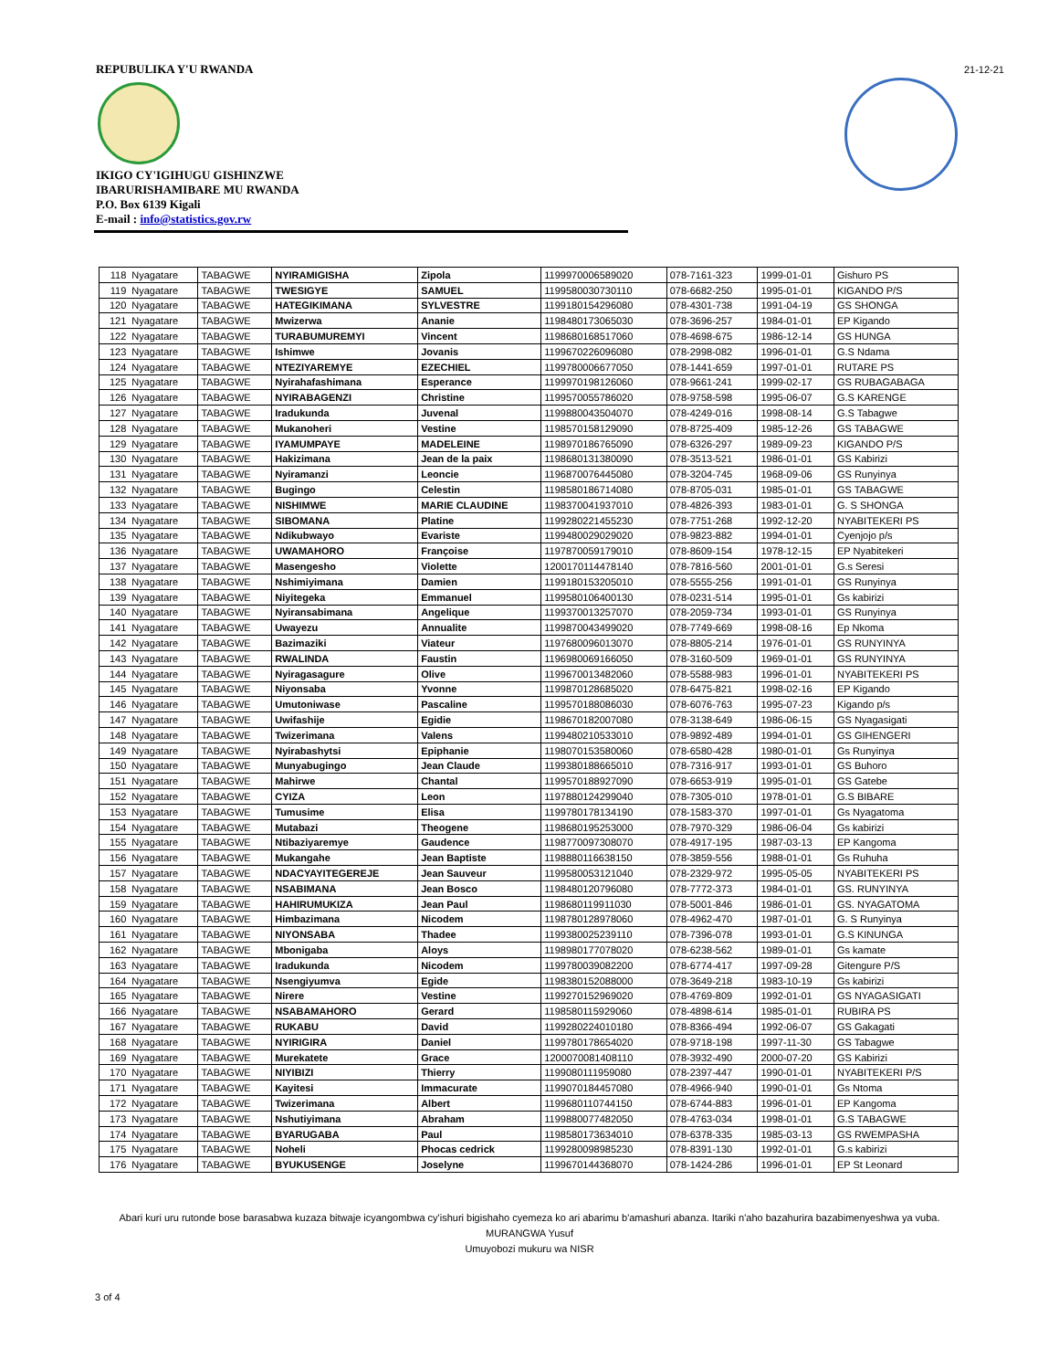REPUBULIKA Y'U RWANDA
IKIGO CY'IGIHUGU GISHINZWE
IBARURISHAMIBARE MU RWANDA
P.O. Box 6139 Kigali
E-mail : info@statistics.gov.rw
21-12-21
| 118 | Nyagatare | TABAGWE | NYIRAMIGISHA | Zipola | 1199970006589020 | 078-7161-323 | 1999-01-01 | Gishuro PS |
| 119 | Nyagatare | TABAGWE | TWESIGYE | SAMUEL | 1199580030730110 | 078-6682-250 | 1995-01-01 | KIGANDO P/S |
| 120 | Nyagatare | TABAGWE | HATEGIKIMANA | SYLVESTRE | 1199180154296080 | 078-4301-738 | 1991-04-19 | GS SHONGA |
| 121 | Nyagatare | TABAGWE | Mwizerwa | Ananie | 1198480173065030 | 078-3696-257 | 1984-01-01 | EP Kigando |
| 122 | Nyagatare | TABAGWE | TURABUMUREMYI | Vincent | 1198680168517060 | 078-4698-675 | 1986-12-14 | GS HUNGA |
| 123 | Nyagatare | TABAGWE | Ishimwe | Jovanis | 1199670226096080 | 078-2998-082 | 1996-01-01 | G.S Ndama |
| 124 | Nyagatare | TABAGWE | NTEZIYAREMYE | EZECHIEL | 1199780006677050 | 078-1441-659 | 1997-01-01 | RUTARE PS |
| 125 | Nyagatare | TABAGWE | Nyirahafashimana | Esperance | 1199970198126060 | 078-9661-241 | 1999-02-17 | GS RUBAGABAGA |
| 126 | Nyagatare | TABAGWE | NYIRABAGENZI | Christine | 1199570055786020 | 078-9758-598 | 1995-06-07 | G.S KARENGE |
| 127 | Nyagatare | TABAGWE | Iradukunda | Juvenal | 1199880043504070 | 078-4249-016 | 1998-08-14 | G.S Tabagwe |
| 128 | Nyagatare | TABAGWE | Mukanoheri | Vestine | 1198570158129090 | 078-8725-409 | 1985-12-26 | GS TABAGWE |
| 129 | Nyagatare | TABAGWE | IYAMUMPAYE | MADELEINE | 1198970186765090 | 078-6326-297 | 1989-09-23 | KIGANDO P/S |
| 130 | Nyagatare | TABAGWE | Hakizimana | Jean de la paix | 1198680131380090 | 078-3513-521 | 1986-01-01 | GS Kabirizi |
| 131 | Nyagatare | TABAGWE | Nyiramanzi | Leoncie | 1196870076445080 | 078-3204-745 | 1968-09-06 | GS Runyinya |
| 132 | Nyagatare | TABAGWE | Bugingo | Celestin | 1198580186714080 | 078-8705-031 | 1985-01-01 | GS TABAGWE |
| 133 | Nyagatare | TABAGWE | NISHIMWE | MARIE CLAUDINE | 1198370041937010 | 078-4826-393 | 1983-01-01 | G. S SHONGA |
| 134 | Nyagatare | TABAGWE | SIBOMANA | Platine | 1199280221455230 | 078-7751-268 | 1992-12-20 | NYABITEKERI PS |
| 135 | Nyagatare | TABAGWE | Ndikubwayo | Evariste | 1199480029029020 | 078-9823-882 | 1994-01-01 | Cyenjojo p/s |
| 136 | Nyagatare | TABAGWE | UWAMAHORO | Françoise | 1197870059179010 | 078-8609-154 | 1978-12-15 | EP Nyabitekeri |
| 137 | Nyagatare | TABAGWE | Masengesho | Violette | 1200170114478140 | 078-7816-560 | 2001-01-01 | G.s Seresi |
| 138 | Nyagatare | TABAGWE | Nshimiyimana | Damien | 1199180153205010 | 078-5555-256 | 1991-01-01 | GS Runyinya |
| 139 | Nyagatare | TABAGWE | Niyitegeka | Emmanuel | 1199580106400130 | 078-0231-514 | 1995-01-01 | Gs kabirizi |
| 140 | Nyagatare | TABAGWE | Nyiransabimana | Angelique | 1199370013257070 | 078-2059-734 | 1993-01-01 | GS Runyinya |
| 141 | Nyagatare | TABAGWE | Uwayezu | Annualite | 1199870043499020 | 078-7749-669 | 1998-08-16 | Ep Nkoma |
| 142 | Nyagatare | TABAGWE | Bazimaziki | Viateur | 1197680096013070 | 078-8805-214 | 1976-01-01 | GS RUNYINYA |
| 143 | Nyagatare | TABAGWE | RWALINDA | Faustin | 1196980069166050 | 078-3160-509 | 1969-01-01 | GS RUNYINYA |
| 144 | Nyagatare | TABAGWE | Nyiragasagure | Olive | 1199670013482060 | 078-5588-983 | 1996-01-01 | NYABITEKERI PS |
| 145 | Nyagatare | TABAGWE | Niyonsaba | Yvonne | 1199870128685020 | 078-6475-821 | 1998-02-16 | EP Kigando |
| 146 | Nyagatare | TABAGWE | Umutoniwase | Pascaline | 1199570188086030 | 078-6076-763 | 1995-07-23 | Kigando p/s |
| 147 | Nyagatare | TABAGWE | Uwifashije | Egidie | 1198670182007080 | 078-3138-649 | 1986-06-15 | GS Nyagasigati |
| 148 | Nyagatare | TABAGWE | Twizerimana | Valens | 1199480210533010 | 078-9892-489 | 1994-01-01 | GS GIHENGERI |
| 149 | Nyagatare | TABAGWE | Nyirabashytsi | Epiphanie | 1198070153580060 | 078-6580-428 | 1980-01-01 | Gs Runyinya |
| 150 | Nyagatare | TABAGWE | Munyabugingo | Jean Claude | 1199380188665010 | 078-7316-917 | 1993-01-01 | GS Buhoro |
| 151 | Nyagatare | TABAGWE | Mahirwe | Chantal | 1199570188927090 | 078-6653-919 | 1995-01-01 | GS Gatebe |
| 152 | Nyagatare | TABAGWE | CYIZA | Leon | 1197880124299040 | 078-7305-010 | 1978-01-01 | G.S BIBARE |
| 153 | Nyagatare | TABAGWE | Tumusime | Elisa | 1199780178134190 | 078-1583-370 | 1997-01-01 | Gs Nyagatoma |
| 154 | Nyagatare | TABAGWE | Mutabazi | Theogene | 1198680195253000 | 078-7970-329 | 1986-06-04 | Gs kabirizi |
| 155 | Nyagatare | TABAGWE | Ntibaziyaremye | Gaudence | 1198770097308070 | 078-4917-195 | 1987-03-13 | EP Kangoma |
| 156 | Nyagatare | TABAGWE | Mukangahe | Jean Baptiste | 1198880116638150 | 078-3859-556 | 1988-01-01 | Gs Ruhuha |
| 157 | Nyagatare | TABAGWE | NDACYAYITEGEREJE | Jean Sauveur | 1199580053121040 | 078-2329-972 | 1995-05-05 | NYABITEKERI PS |
| 158 | Nyagatare | TABAGWE | NSABIMANA | Jean Bosco | 1198480120796080 | 078-7772-373 | 1984-01-01 | GS. RUNYINYA |
| 159 | Nyagatare | TABAGWE | HAHIRUMUKIZA | Jean Paul | 1198680119911030 | 078-5001-846 | 1986-01-01 | GS. NYAGATOMA |
| 160 | Nyagatare | TABAGWE | Himbazimana | Nicodem | 1198780128978060 | 078-4962-470 | 1987-01-01 | G. S Runyinya |
| 161 | Nyagatare | TABAGWE | NIYONSABA | Thadee | 1199380025239110 | 078-7396-078 | 1993-01-01 | G.S KINUNGA |
| 162 | Nyagatare | TABAGWE | Mbonigaba | Aloys | 1198980177078020 | 078-6238-562 | 1989-01-01 | Gs kamate |
| 163 | Nyagatare | TABAGWE | Iradukunda | Nicodem | 1199780039082200 | 078-6774-417 | 1997-09-28 | Gitengure P/S |
| 164 | Nyagatare | TABAGWE | Nsengiyumva | Egide | 1198380152088000 | 078-3649-218 | 1983-10-19 | Gs kabirizi |
| 165 | Nyagatare | TABAGWE | Nirere | Vestine | 1199270152969020 | 078-4769-809 | 1992-01-01 | GS NYAGASIGATI |
| 166 | Nyagatare | TABAGWE | NSABAMAHORO | Gerard | 1198580115929060 | 078-4898-614 | 1985-01-01 | RUBIRA PS |
| 167 | Nyagatare | TABAGWE | RUKABU | David | 1199280224010180 | 078-8366-494 | 1992-06-07 | GS Gakagati |
| 168 | Nyagatare | TABAGWE | NYIRIGIRA | Daniel | 1199780178654020 | 078-9718-198 | 1997-11-30 | GS Tabagwe |
| 169 | Nyagatare | TABAGWE | Murekatete | Grace | 1200070081408110 | 078-3932-490 | 2000-07-20 | GS Kabirizi |
| 170 | Nyagatare | TABAGWE | NIYIBIZI | Thierry | 1199080111959080 | 078-2397-447 | 1990-01-01 | NYABITEKERI P/S |
| 171 | Nyagatare | TABAGWE | Kayitesi | Immacurate | 1199070184457080 | 078-4966-940 | 1990-01-01 | Gs Ntoma |
| 172 | Nyagatare | TABAGWE | Twizerimana | Albert | 1199680110744150 | 078-6744-883 | 1996-01-01 | EP Kangoma |
| 173 | Nyagatare | TABAGWE | Nshutiyimana | Abraham | 1199880077482050 | 078-4763-034 | 1998-01-01 | G.S TABAGWE |
| 174 | Nyagatare | TABAGWE | BYARUGABA | Paul | 1198580173634010 | 078-6378-335 | 1985-03-13 | GS RWEMPASHA |
| 175 | Nyagatare | TABAGWE | Noheli | Phocas cedrick | 1199280098985230 | 078-8391-130 | 1992-01-01 | G.s kabirizi |
| 176 | Nyagatare | TABAGWE | BYUKUSENGE | Joselyne | 1199670144368070 | 078-1424-286 | 1996-01-01 | EP St Leonard |
Abari kuri uru rutonde bose barasabwa kuzaza bitwaje icyangombwa cy'ishuri bigishaho cyemeza ko ari abarimu b'amashuri abanza. Itariki n'aho bazahurira bazabimenyeshwa ya vuba.
MURANGWA Yusuf
Umuyobozi mukuru wa NISR
3 of 4